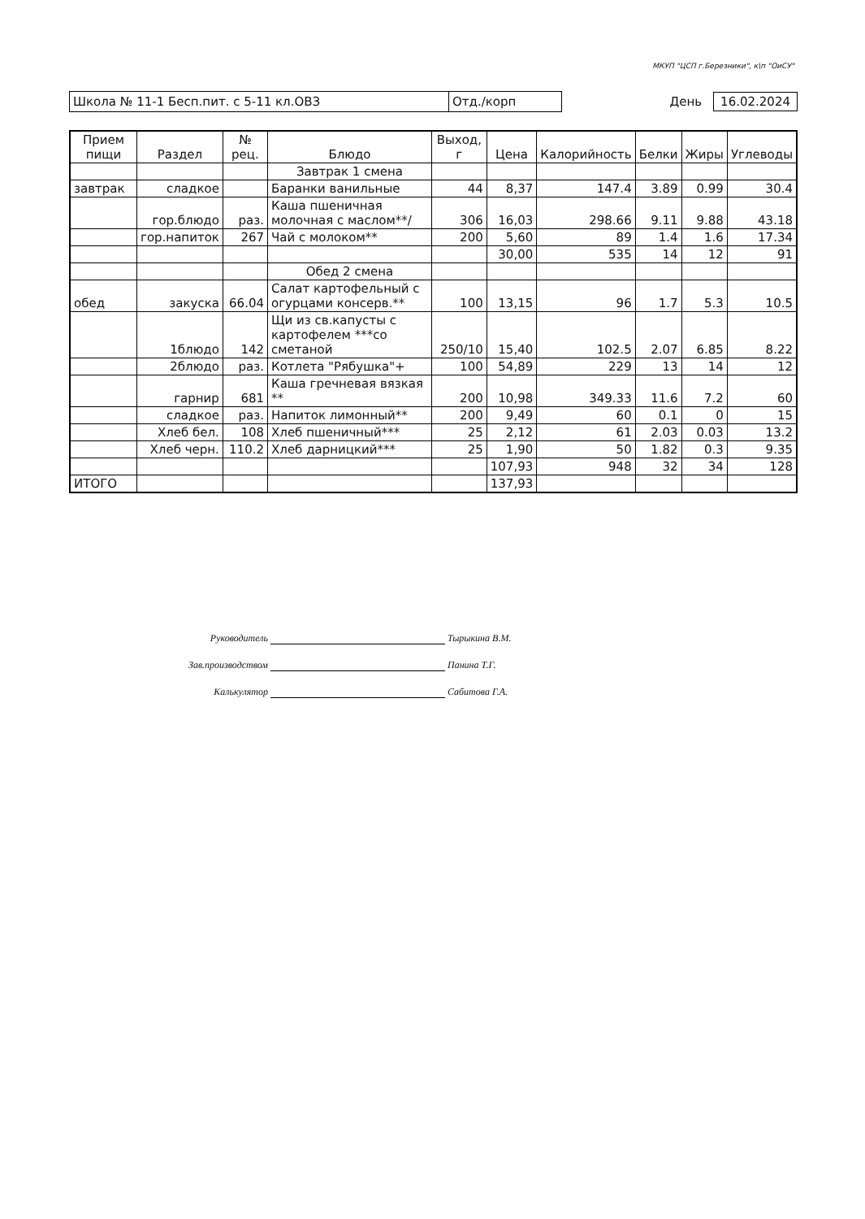МКУП "ЦСП г.Березники", к\п "ОиСУ"
Школа № 11-1 Бесп.пит. с 5-11 кл.ОВЗ Отд./корп День 16.02.2024
| Прием пищи | Раздел | № рец. | Блюдо | Выход, г | Цена | Калорийность | Белки | Жиры | Углеводы |
| --- | --- | --- | --- | --- | --- | --- | --- | --- | --- |
| | | | Завтрак 1 смена | | | | | | |
| завтрак | сладкое | | Баранки ванильные | 44 | 8,37 | 147.4 | 3.89 | 0.99 | 30.4 |
| | гор.блюдо | раз. | Каша пшеничная молочная с маслом**/ | 306 | 16,03 | 298.66 | 9.11 | 9.88 | 43.18 |
| | гор.напиток | 267 | Чай с молоком** | 200 | 5,60 | 89 | 1.4 | 1.6 | 17.34 |
| | | | | | 30,00 | 535 | 14 | 12 | 91 |
| | | | Обед 2 смена | | | | | | |
| обед | закуска | 66.04 | Салат картофельный с огурцами консерв.** | 100 | 13,15 | 96 | 1.7 | 5.3 | 10.5 |
| | 1блюдо | 142 | Щи из св.капусты с картофелем ***со сметаной | 250/10 | 15,40 | 102.5 | 2.07 | 6.85 | 8.22 |
| | 2блюдо | раз. | Котлета "Рябушка"+ | 100 | 54,89 | 229 | 13 | 14 | 12 |
| | гарнир | 681 | Каша гречневая вязкая ** | 200 | 10,98 | 349.33 | 11.6 | 7.2 | 60 |
| | сладкое | раз. | Напиток лимонный** | 200 | 9,49 | 60 | 0.1 | 0 | 15 |
| | Хлеб бел. | 108 | Хлеб пшеничный*** | 25 | 2,12 | 61 | 2.03 | 0.03 | 13.2 |
| | Хлеб черн. | 110.2 | Хлеб дарницкий*** | 25 | 1,90 | 50 | 1.82 | 0.3 | 9.35 |
| | | | | | 107,93 | 948 | 32 | 34 | 128 |
| ИТОГО | | | | | 137,93 | | | | |
Руководитель Тырыкина В.М.
Зав.производством Панина Т.Г.
Калькулятор Сабитова Г.А.